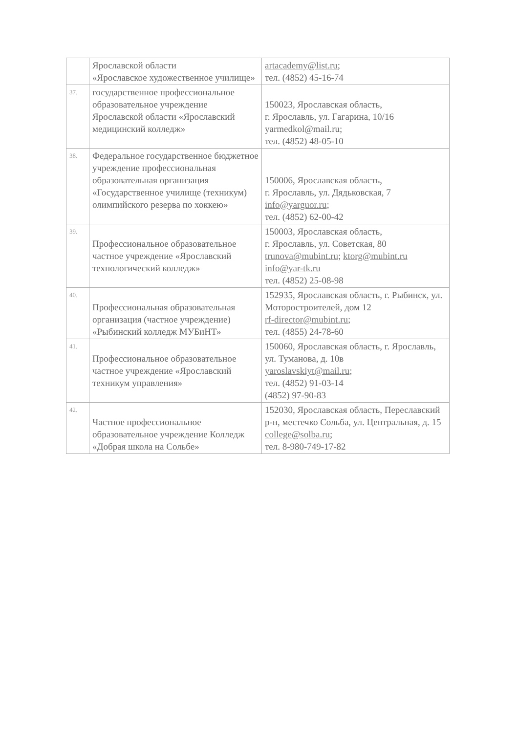| | Ярославской области «Ярославское художественное училище» | artacademy@list.ru ; тел. (4852) 45-16-74 |
| 37. | государственное профессиональное образовательное учреждение Ярославской области «Ярославский медицинский колледж» | 150023, Ярославская область, г. Ярославль, ул. Гагарина, 10/16 yarmedkol@mail.ru; тел. (4852) 48-05-10 |
| 38. | Федеральное государственное бюджетное учреждение профессиональная образовательная организация «Государственное училище (техникум) олимпийского резерва по хоккею» | 150006, Ярославская область, г. Ярославль, ул. Дядьковская, 7 info@yarguor.ru ; тел. (4852) 62-00-42 |
| 39. | Профессиональное образовательное частное учреждение «Ярославский технологический колледж» | 150003, Ярославская область, г. Ярославль, ул. Советская, 80 trunova@mubint.ru ; ktorg@mubint.ru info@yar-tk.ru тел. (4852) 25-08-98 |
| 40. | Профессиональная образовательная организация (частное учреждение) «Рыбинский колледж МУБиНТ» | 152935, Ярославская область, г. Рыбинск, ул. Моторостроителей, дом 12 rf-director@mubint.ru ; тел. (4855) 24-78-60 |
| 41. | Профессиональное образовательное частное учреждение «Ярославский техникум управления» | 150060, Ярославская область, г. Ярославль, ул. Туманова, д. 10в yaroslavskiyt@mail.ru ; тел. (4852) 91-03-14 (4852) 97-90-83 |
| 42. | Частное профессиональное образовательное учреждение Колледж «Добрая школа на Сольбе» | 152030, Ярославская область, Переславский р-н, местечко Сольба, ул. Центральная, д. 15 college@solba.ru ; тел. 8-980-749-17-82 |